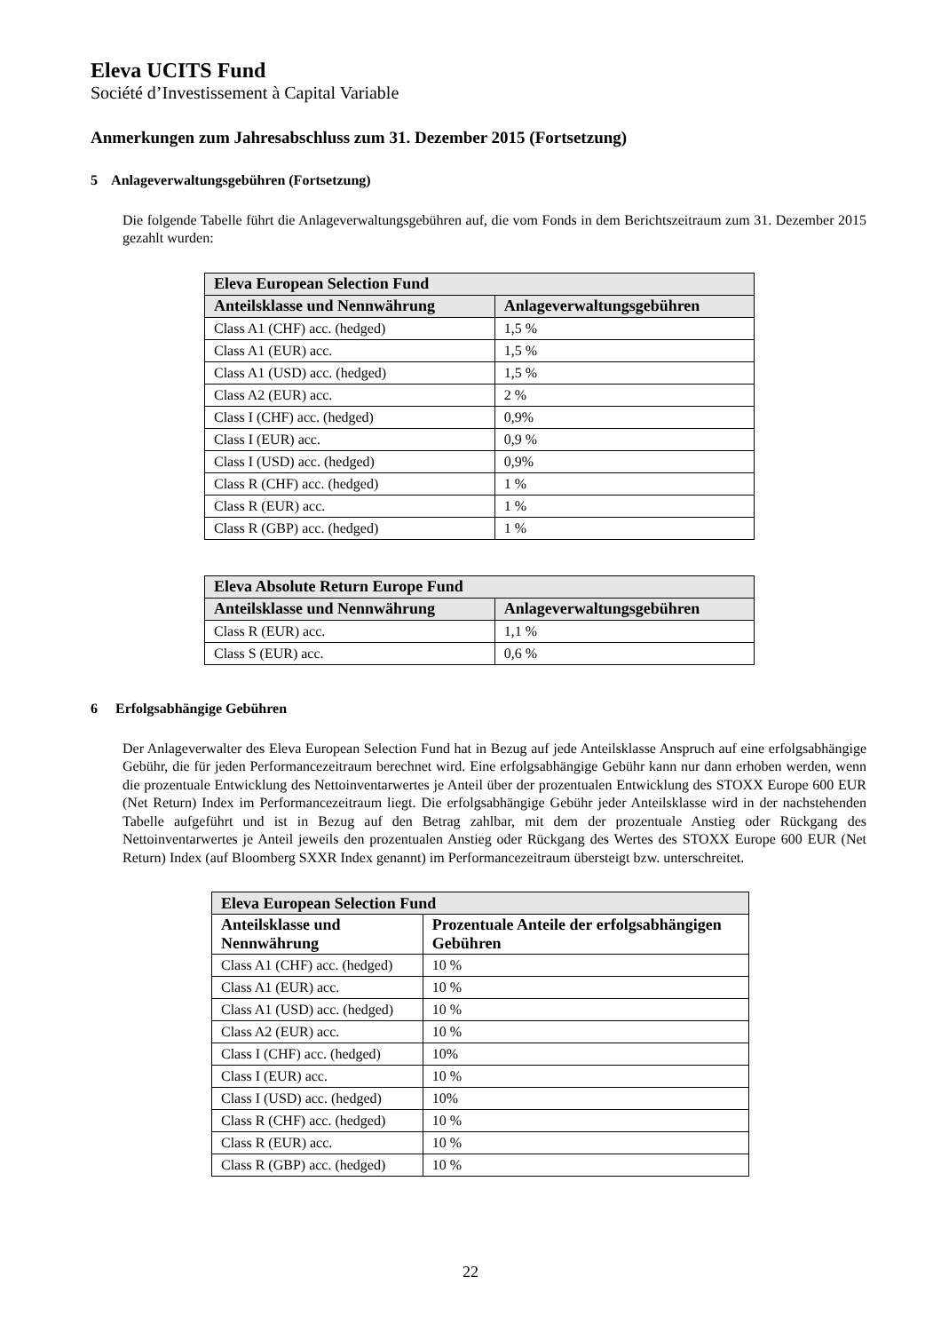Eleva UCITS Fund
Société d’Investissement à Capital Variable
Anmerkungen zum Jahresabschluss zum 31. Dezember 2015 (Fortsetzung)
5 Anlageverwaltungsgebühren (Fortsetzung)
Die folgende Tabelle führt die Anlageverwaltungsgebühren auf, die vom Fonds in dem Berichtszeitraum zum 31. Dezember 2015 gezahlt wurden:
| Eleva European Selection Fund | |
| --- | --- |
| Anteilsklasse und Nennwährung | Anlageverwaltungsgebühren |
| Class A1 (CHF) acc. (hedged) | 1,5 % |
| Class A1 (EUR) acc. | 1,5 % |
| Class A1 (USD) acc. (hedged) | 1,5 % |
| Class A2 (EUR) acc. | 2 % |
| Class I (CHF) acc. (hedged) | 0,9% |
| Class I (EUR) acc. | 0,9 % |
| Class I (USD) acc. (hedged) | 0,9% |
| Class R (CHF) acc. (hedged) | 1 % |
| Class R (EUR) acc. | 1 % |
| Class R (GBP) acc. (hedged) | 1 % |
| Eleva Absolute Return Europe Fund | |
| --- | --- |
| Anteilsklasse und Nennwährung | Anlageverwaltungsgebühren |
| Class R (EUR) acc. | 1,1 % |
| Class S (EUR) acc. | 0,6 % |
6 Erfolgsabhängige Gebühren
Der Anlageverwalter des Eleva European Selection Fund hat in Bezug auf jede Anteilsklasse Anspruch auf eine erfolgsabhängige Gebühr, die für jeden Performancezeitraum berechnet wird. Eine erfolgsabhängige Gebühr kann nur dann erhoben werden, wenn die prozentuale Entwicklung des Nettoinventarwertes je Anteil über der prozentualen Entwicklung des STOXX Europe 600 EUR (Net Return) Index im Performancezeitraum liegt. Die erfolgsabhängige Gebühr jeder Anteilsklasse wird in der nachstehenden Tabelle aufgeführt und ist in Bezug auf den Betrag zahlbar, mit dem der prozentuale Anstieg oder Rückgang des Nettoinventarwertes je Anteil jeweils den prozentualen Anstieg oder Rückgang des Wertes des STOXX Europe 600 EUR (Net Return) Index (auf Bloomberg SXXR Index genannt) im Performancezeitraum übersteigt bzw. unterschreitet.
| Eleva European Selection Fund | |
| --- | --- |
| Anteilsklasse und Nennwährung | Prozentuale Anteile der erfolgsabhängigen Gebühren |
| Class A1 (CHF) acc. (hedged) | 10 % |
| Class A1 (EUR) acc. | 10 % |
| Class A1 (USD) acc. (hedged) | 10 % |
| Class A2 (EUR) acc. | 10 % |
| Class I (CHF) acc. (hedged) | 10% |
| Class I (EUR) acc. | 10 % |
| Class I (USD) acc. (hedged) | 10% |
| Class R (CHF) acc. (hedged) | 10 % |
| Class R (EUR) acc. | 10 % |
| Class R (GBP) acc. (hedged) | 10 % |
22